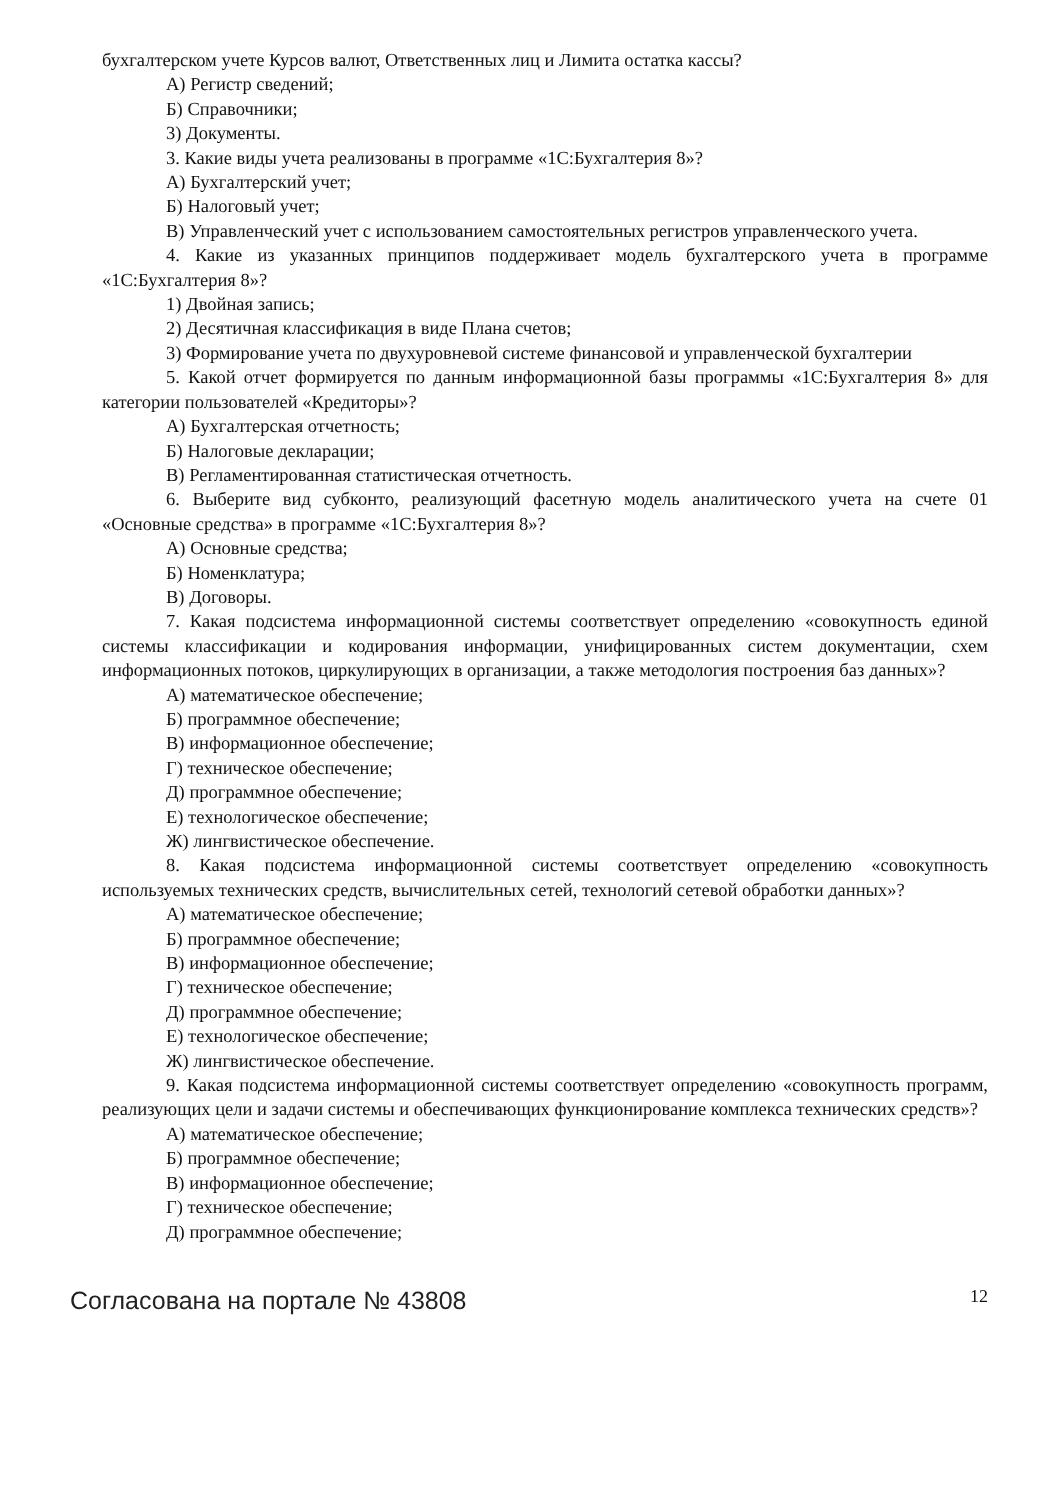бухгалтерском учете Курсов валют, Ответственных лиц и Лимита остатка кассы?
А) Регистр сведений;
Б) Справочники;
3) Документы.
3. Какие виды учета реализованы в программе «1С:Бухгалтерия 8»?
А) Бухгалтерский учет;
Б) Налоговый учет;
В) Управленческий учет с использованием самостоятельных регистров управленческого учета.
4. Какие из указанных принципов поддерживает модель бухгалтерского учета в программе «1С:Бухгалтерия 8»?
1) Двойная запись;
2) Десятичная классификация в виде Плана счетов;
3) Формирование учета по двухуровневой системе финансовой и управленческой бухгалтерии
5. Какой отчет формируется по данным информационной базы программы «1С:Бухгалтерия 8» для категории пользователей «Кредиторы»?
А) Бухгалтерская отчетность;
Б) Налоговые декларации;
В) Регламентированная статистическая отчетность.
6. Выберите вид субконто, реализующий фасетную модель аналитического учета на счете 01 «Основные средства» в программе «1С:Бухгалтерия 8»?
А) Основные средства;
Б) Номенклатура;
В) Договоры.
7. Какая подсистема информационной системы соответствует определению «совокупность единой системы классификации и кодирования информации, унифицированных систем документации, схем информационных потоков, циркулирующих в организации, а также методология построения баз данных»?
А) математическое обеспечение;
Б) программное обеспечение;
В) информационное обеспечение;
Г) техническое обеспечение;
Д) программное обеспечение;
Е) технологическое обеспечение;
Ж) лингвистическое обеспечение.
8. Какая подсистема информационной системы соответствует определению «совокупность используемых технических средств, вычислительных сетей, технологий сетевой обработки данных»?
А) математическое обеспечение;
Б) программное обеспечение;
В) информационное обеспечение;
Г) техническое обеспечение;
Д) программное обеспечение;
Е) технологическое обеспечение;
Ж) лингвистическое обеспечение.
9. Какая подсистема информационной системы соответствует определению «совокупность программ, реализующих цели и задачи системы и обеспечивающих функционирование комплекса технических средств»?
А) математическое обеспечение;
Б) программное обеспечение;
В) информационное обеспечение;
Г) техническое обеспечение;
Д) программное обеспечение;
Согласована на портале № 43808 12